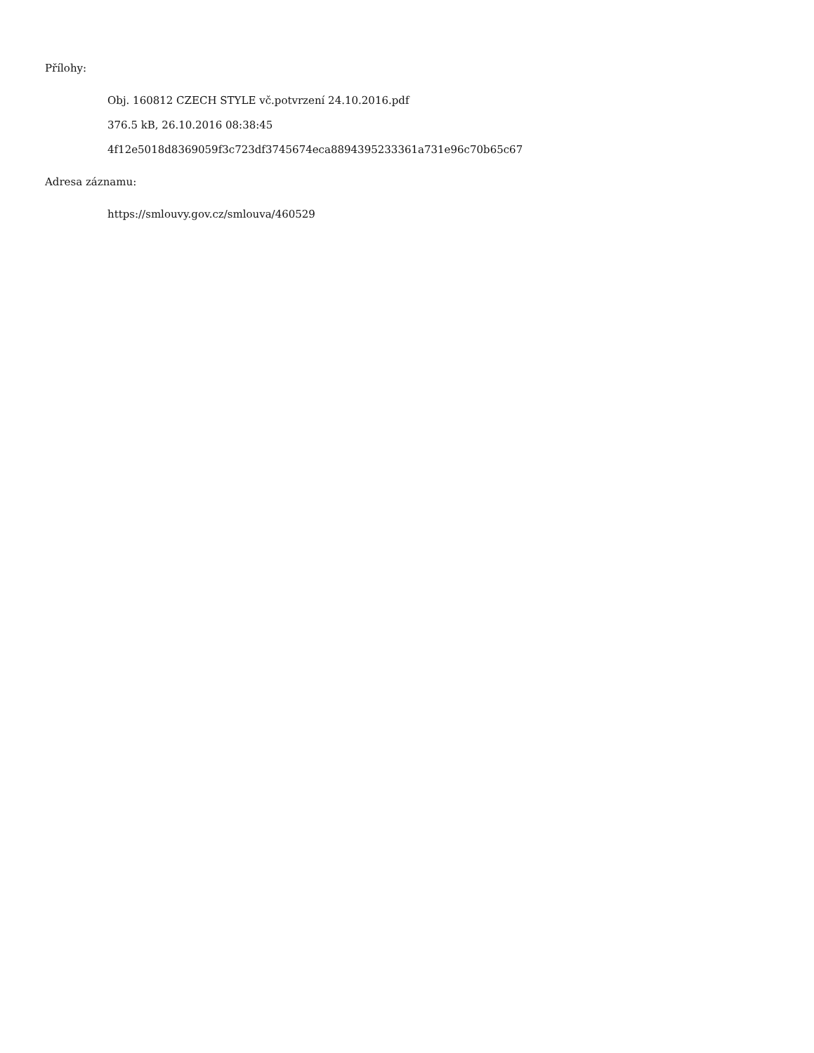Přílohy:
Obj. 160812 CZECH STYLE vč.potvrzení 24.10.2016.pdf
376.5 kB, 26.10.2016 08:38:45
4f12e5018d8369059f3c723df3745674eca8894395233361a731e96c70b65c67
Adresa záznamu:
https://smlouvy.gov.cz/smlouva/460529